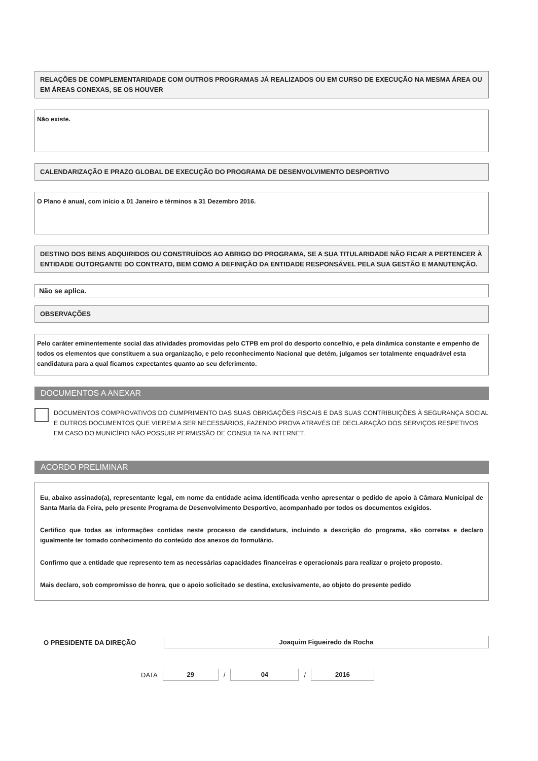RELAÇÕES DE COMPLEMENTARIDADE COM OUTROS PROGRAMAS JÁ REALIZADOS OU EM CURSO DE EXECUÇÃO NA MESMA ÁREA OU EM ÁREAS CONEXAS, SE OS HOUVER
Não existe.
CALENDARIZAÇÃO E PRAZO GLOBAL DE EXECUÇÃO DO PROGRAMA DE DESENVOLVIMENTO DESPORTIVO
O Plano é anual, com início a 01 Janeiro e términos a 31 Dezembro 2016.
DESTINO DOS BENS ADQUIRIDOS OU CONSTRUÍDOS AO ABRIGO DO PROGRAMA, SE A SUA TITULARIDADE NÃO FICAR A PERTENCER À ENTIDADE OUTORGANTE DO CONTRATO, BEM COMO A DEFINIÇÃO DA ENTIDADE RESPONSÁVEL PELA SUA GESTÃO E MANUTENÇÃO.
Não se aplica.
OBSERVAÇÕES
Pelo caráter eminentemente social das atividades promovidas pelo CTPB em prol do desporto concelhio, e pela dinâmica constante e empenho de todos os elementos que constituem a sua organização, e pelo reconhecimento Nacional que detém, julgamos ser totalmente enquadrável esta candidatura para a qual ficamos expectantes quanto ao seu deferimento.
DOCUMENTOS A ANEXAR
DOCUMENTOS COMPROVATIVOS DO CUMPRIMENTO DAS SUAS OBRIGAÇÕES FISCAIS E DAS SUAS CONTRIBUIÇÕES À SEGURANÇA SOCIAL E OUTROS DOCUMENTOS QUE VIEREM A SER NECESSÁRIOS, FAZENDO PROVA ATRAVÉS DE DECLARAÇÃO DOS SERVIÇOS RESPETIVOS EM CASO DO MUNICÍPIO NÃO POSSUIR PERMISSÃO DE CONSULTA NA INTERNET.
ACORDO PRELIMINAR
Eu, abaixo assinado(a), representante legal, em nome da entidade acima identificada venho apresentar o pedido de apoio à Câmara Municipal de Santa Maria da Feira, pelo presente Programa de Desenvolvimento Desportivo, acompanhado por todos os documentos exigidos.
Certifico que todas as informações contidas neste processo de candidatura, incluindo a descrição do programa, são corretas e declaro igualmente ter tomado conhecimento do conteúdo dos anexos do formulário.
Confirmo que a entidade que represento tem as necessárias capacidades financeiras e operacionais para realizar o projeto proposto.
Mais declaro, sob compromisso de honra, que o apoio solicitado se destina, exclusivamente, ao objeto do presente pedido
O PRESIDENTE DA DIREÇÃO
Joaquim Figueiredo da Rocha
DATA 29 / 04 / 2016